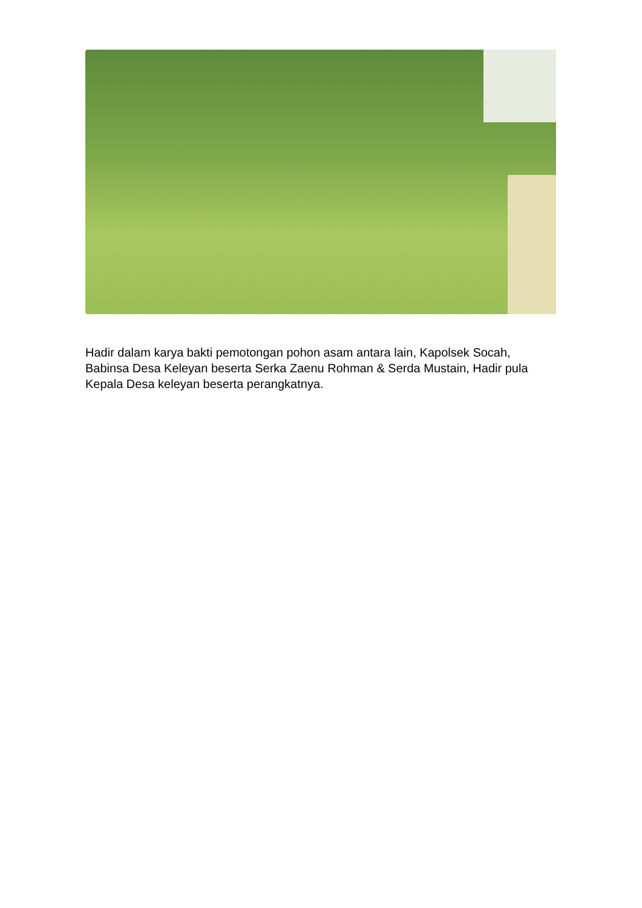Hadir dalam karya bakti pemotongan pohon asam antara lain, Kapolsek Socah, Babinsa Desa Keleyan beserta Serka Zaenu Rohman & Serda Mustain, Hadir pula Kepala Desa keleyan beserta perangkatnya.